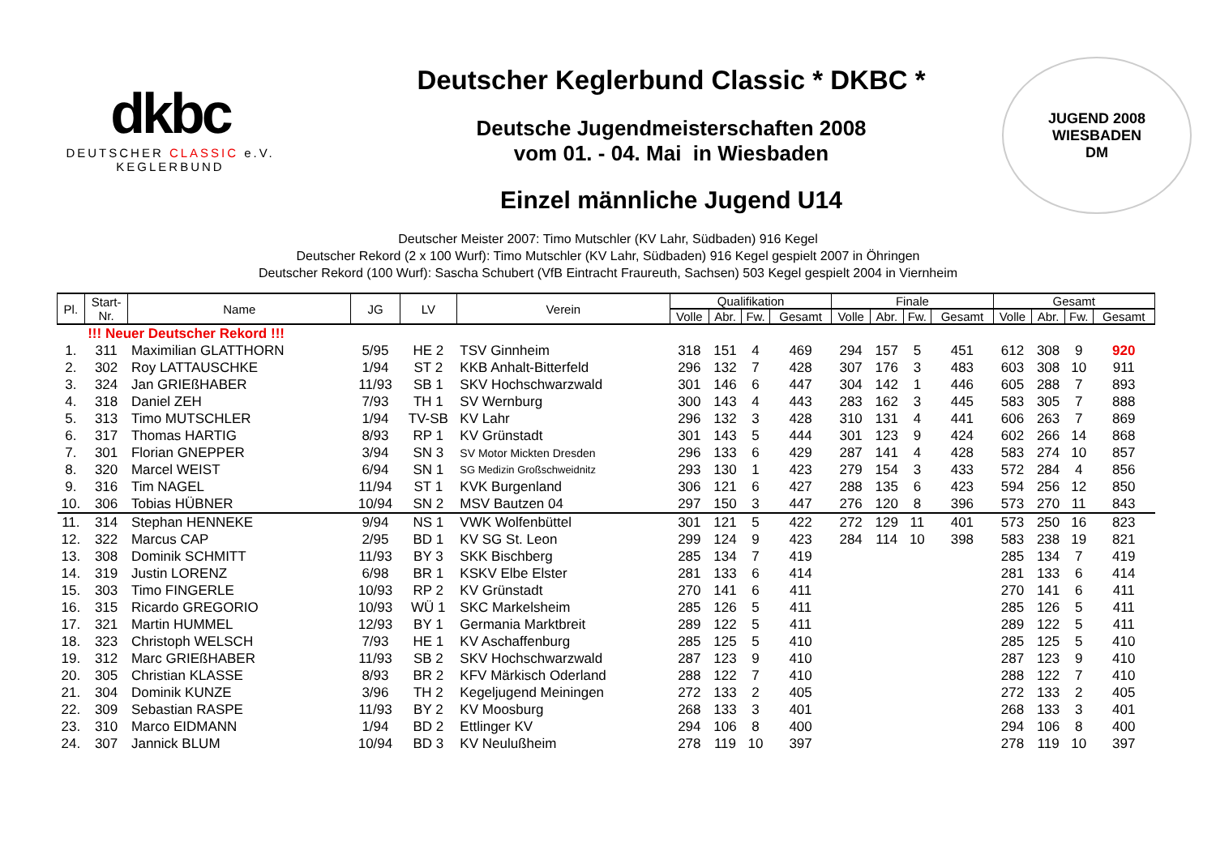dkbc
DEUTSCHER CLASSIC e.V.
KEGLERBUND
Deutscher Keglerbund Classic * DKBC *
Deutsche Jugendmeisterschaften 2008
vom 01. - 04. Mai in Wiesbaden
Einzel männliche Jugend U14
JUGEND 2008 WIESBADEN
DM
Deutscher Meister 2007: Timo Mutschler (KV Lahr, Südbaden) 916 Kegel
Deutscher Rekord (2 x 100 Wurf): Timo Mutschler (KV Lahr, Südbaden) 916 Kegel gespielt 2007 in Öhringen
Deutscher Rekord (100 Wurf): Sascha Schubert (VfB Eintracht Fraureuth, Sachsen) 503 Kegel gespielt 2004 in Viernheim
| Pl. | Start- Nr. | Name | JG | LV | Verein | Qualifikation | | | | Finale | | | | Gesamt | | | |
| --- | --- | --- | --- | --- | --- | --- | --- | --- | --- | --- | --- | --- | --- | --- | --- | --- | --- |
| | | | | | | Volle | Abr. | Fw. | Gesamt | Volle | Abr. | Fw. | Gesamt | Volle | Abr. | Fw. | Gesamt |
| | !!! Neuer Deutscher Rekord !!! | | | | | | | | | | | | | | | | |
| 1. | 311 | Maximilian GLATTHORN | 5/95 | HE 2 | TSV Ginnheim | 318 | 151 | 4 | 469 | 294 | 157 | 5 | 451 | 612 | 308 | 9 | 920 |
| 2. | 302 | Roy LATTAUSCHKE | 1/94 | ST 2 | KKB Anhalt-Bitterfeld | 296 | 132 | 7 | 428 | 307 | 176 | 3 | 483 | 603 | 308 | 10 | 911 |
| 3. | 324 | Jan GRIEßHABER | 11/93 | SB 1 | SKV Hochschwarzwald | 301 | 146 | 6 | 447 | 304 | 142 | 1 | 446 | 605 | 288 | 7 | 893 |
| 4. | 318 | Daniel ZEH | 7/93 | TH 1 | SV Wernburg | 300 | 143 | 4 | 443 | 283 | 162 | 3 | 445 | 583 | 305 | 7 | 888 |
| 5. | 313 | Timo MUTSCHLER | 1/94 | TV-SB | KV Lahr | 296 | 132 | 3 | 428 | 310 | 131 | 4 | 441 | 606 | 263 | 7 | 869 |
| 6. | 317 | Thomas HARTIG | 8/93 | RP 1 | KV Grünstadt | 301 | 143 | 5 | 444 | 301 | 123 | 9 | 424 | 602 | 266 | 14 | 868 |
| 7. | 301 | Florian GNEPPER | 3/94 | SN 3 | SV Motor Mickten Dresden | 296 | 133 | 6 | 429 | 287 | 141 | 4 | 428 | 583 | 274 | 10 | 857 |
| 8. | 320 | Marcel WEIST | 6/94 | SN 1 | SG Medizin Großschweidnitz | 293 | 130 | 1 | 423 | 279 | 154 | 3 | 433 | 572 | 284 | 4 | 856 |
| 9. | 316 | Tim NAGEL | 11/94 | ST 1 | KVK Burgenland | 306 | 121 | 6 | 427 | 288 | 135 | 6 | 423 | 594 | 256 | 12 | 850 |
| 10. | 306 | Tobias HÜBNER | 10/94 | SN 2 | MSV Bautzen 04 | 297 | 150 | 3 | 447 | 276 | 120 | 8 | 396 | 573 | 270 | 11 | 843 |
| 11. | 314 | Stephan HENNEKE | 9/94 | NS 1 | VWK Wolfenbüttel | 301 | 121 | 5 | 422 | 272 | 129 | 11 | 401 | 573 | 250 | 16 | 823 |
| 12. | 322 | Marcus CAP | 2/95 | BD 1 | KV SG St. Leon | 299 | 124 | 9 | 423 | 284 | 114 | 10 | 398 | 583 | 238 | 19 | 821 |
| 13. | 308 | Dominik SCHMITT | 11/93 | BY 3 | SKK Bischberg | 285 | 134 | 7 | 419 | | | | | 285 | 134 | 7 | 419 |
| 14. | 319 | Justin LORENZ | 6/98 | BR 1 | KSKV Elbe Elster | 281 | 133 | 6 | 414 | | | | | 281 | 133 | 6 | 414 |
| 15. | 303 | Timo FINGERLE | 10/93 | RP 2 | KV Grünstadt | 270 | 141 | 6 | 411 | | | | | 270 | 141 | 6 | 411 |
| 16. | 315 | Ricardo GREGORIO | 10/93 | WÜ 1 | SKC Markelsheim | 285 | 126 | 5 | 411 | | | | | 285 | 126 | 5 | 411 |
| 17. | 321 | Martin HUMMEL | 12/93 | BY 1 | Germania Marktbreit | 289 | 122 | 5 | 411 | | | | | 289 | 122 | 5 | 411 |
| 18. | 323 | Christoph WELSCH | 7/93 | HE 1 | KV Aschaffenburg | 285 | 125 | 5 | 410 | | | | | 285 | 125 | 5 | 410 |
| 19. | 312 | Marc GRIEßHABER | 11/93 | SB 2 | SKV Hochschwarzwald | 287 | 123 | 9 | 410 | | | | | 287 | 123 | 9 | 410 |
| 20. | 305 | Christian KLASSE | 8/93 | BR 2 | KFV Märkisch Oderland | 288 | 122 | 7 | 410 | | | | | 288 | 122 | 7 | 410 |
| 21. | 304 | Dominik KUNZE | 3/96 | TH 2 | Kegeljugend Meiningen | 272 | 133 | 2 | 405 | | | | | 272 | 133 | 2 | 405 |
| 22. | 309 | Sebastian RASPE | 11/93 | BY 2 | KV Moosburg | 268 | 133 | 3 | 401 | | | | | 268 | 133 | 3 | 401 |
| 23. | 310 | Marco EIDMANN | 1/94 | BD 2 | Ettlinger KV | 294 | 106 | 8 | 400 | | | | | 294 | 106 | 8 | 400 |
| 24. | 307 | Jannick BLUM | 10/94 | BD 3 | KV Neulußheim | 278 | 119 | 10 | 397 | | | | | 278 | 119 | 10 | 397 |